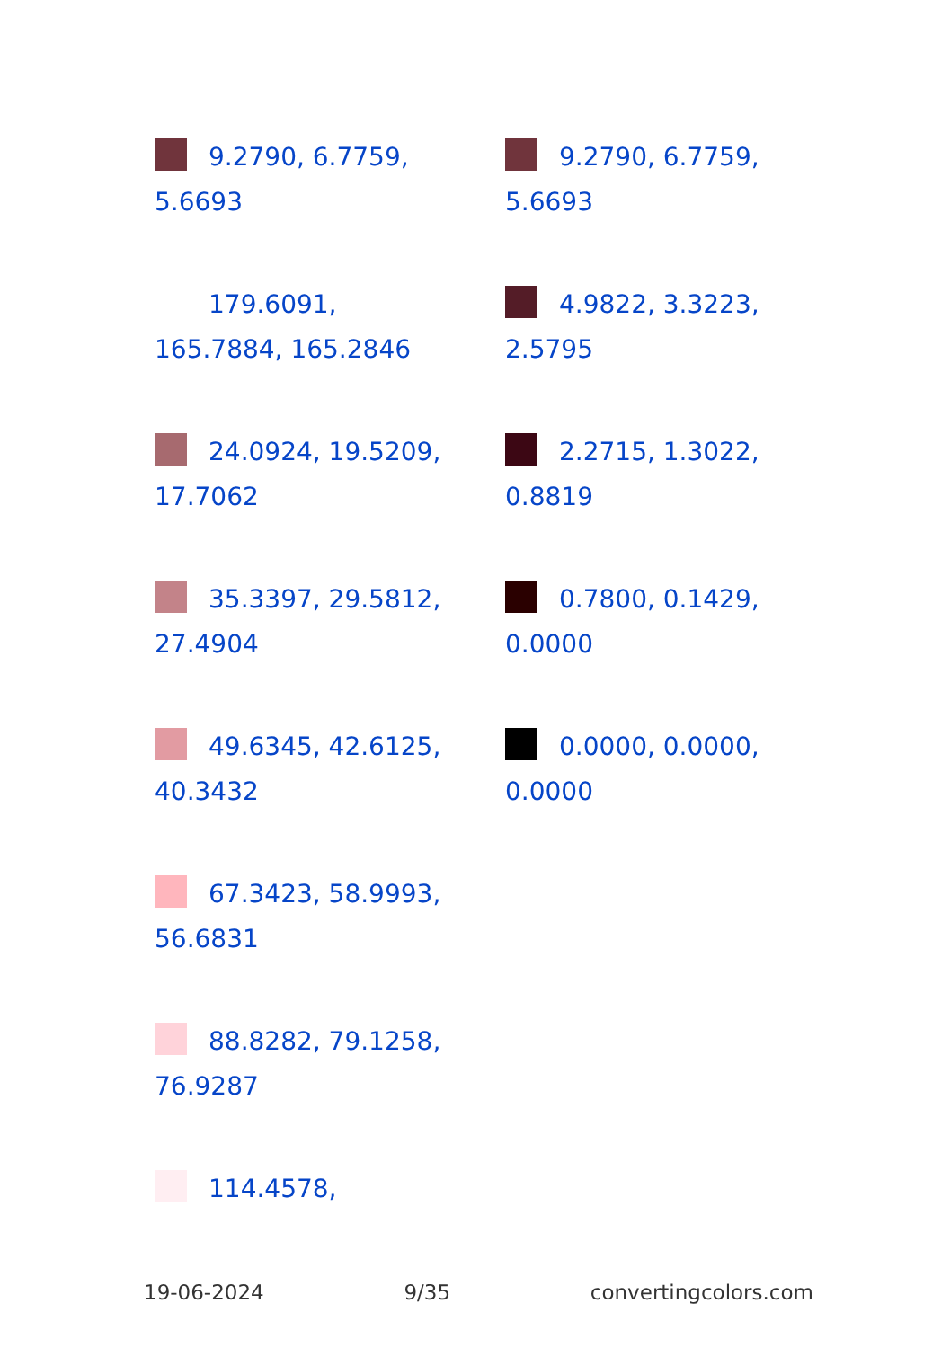9.2790, 6.7759, 5.6693
179.6091, 165.7884, 165.2846
24.0924, 19.5209, 17.7062
35.3397, 29.5812, 27.4904
49.6345, 42.6125, 40.3432
67.3423, 58.9993, 56.6831
88.8282, 79.1258, 76.9287
114.4578,
9.2790, 6.7759, 5.6693
4.9822, 3.3223, 2.5795
2.2715, 1.3022, 0.8819
0.7800, 0.1429, 0.0000
0.0000, 0.0000, 0.0000
19-06-2024 9/35 convertingcolors.com